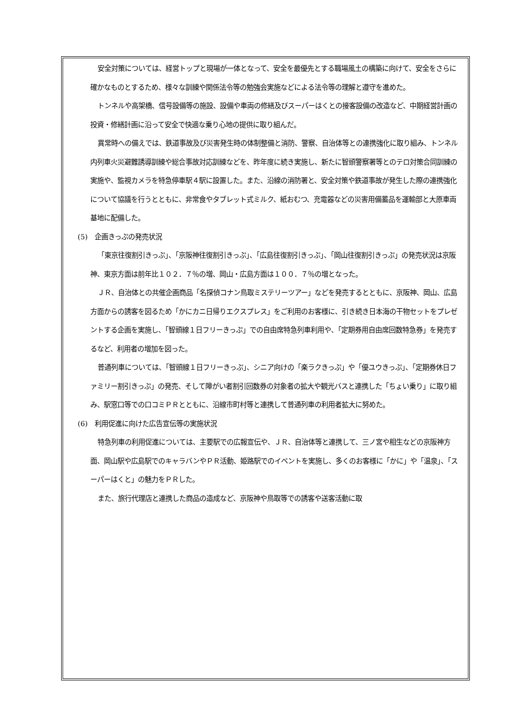安全対策については、経営トップと現場が一体となって、安全を最優先とする職場風土の構築に向けて、安全をさらに確かなものとするため、様々な訓練や関係法令等の勉強会実施などによる法令等の理解と遵守を進めた。
トンネルや高架橋、信号設備等の施設、設備や車両の修繕及びスーパーはくとの接客設備の改造など、中期経営計画の投資・修繕計画に沿って安全で快適な乗り心地の提供に取り組んだ。
異常時への備えでは、鉄道事故及び災害発生時の体制整備と消防、警察、自治体等との連携強化に取り組み、トンネル内列車火災避難誘導訓練や総合事故対応訓練などを、昨年度に続き実施し、新たに智頭警察署等とのテロ対策合同訓練の実施や、監視カメラを特急停車駅４駅に設置した。また、沿線の消防署と、安全対策や鉄道事故が発生した際の連携強化について協議を行うとともに、非常食やタブレット式ミルク、紙おむつ、充電器などの災害用備蓄品を運輸部と大原車両基地に配備した。
(5)　企画きっぷの発売状況
「東京往復割引きっぷ」、「京阪神往復割引きっぷ」、「広島往復割引きっぷ」、「岡山往復割引きっぷ」の発売状況は京阪神、東京方面は前年比１０２．７％の増、岡山・広島方面は１００．７％の増となった。
ＪＲ、自治体との共催企画商品「名探偵コナン鳥取ミステリーツアー」などを発売するとともに、京阪神、岡山、広島方面からの誘客を図るため「かにカニ日帰りエクスプレス」をご利用のお客様に、引き続き日本海の干物セットをプレゼントする企画を実施し、「智頭線１日フリーきっぷ」での自由席特急列車利用や、「定期券用自由席回数特急券」を発売するなど、利用者の増加を図った。
普通列車については、「智頭線１日フリーきっぷ」、シニア向けの「楽ラクきっぷ」や「優ユウきっぷ」、「定期券休日ファミリー割引きっぷ」の発売、そして障がい者割引回数券の対象者の拡大や観光バスと連携した「ちょい乗り」に取り組み、駅窓口等での口コミＰＲとともに、沿線市町村等と連携して普通列車の利用者拡大に努めた。
(6)　利用促進に向けた広告宣伝等の実施状況
特急列車の利用促進については、主要駅での広報宣伝や、ＪＲ、自治体等と連携して、三ノ宮や相生などの京阪神方面、岡山駅や広島駅でのキャラバンやＰＲ活動、姫路駅でのイベントを実施し、多くのお客様に「かに」や「温泉」、「スーパーはくと」の魅力をＰＲした。
また、旅行代理店と連携した商品の造成など、京阪神や鳥取等での誘客や送客活動に取